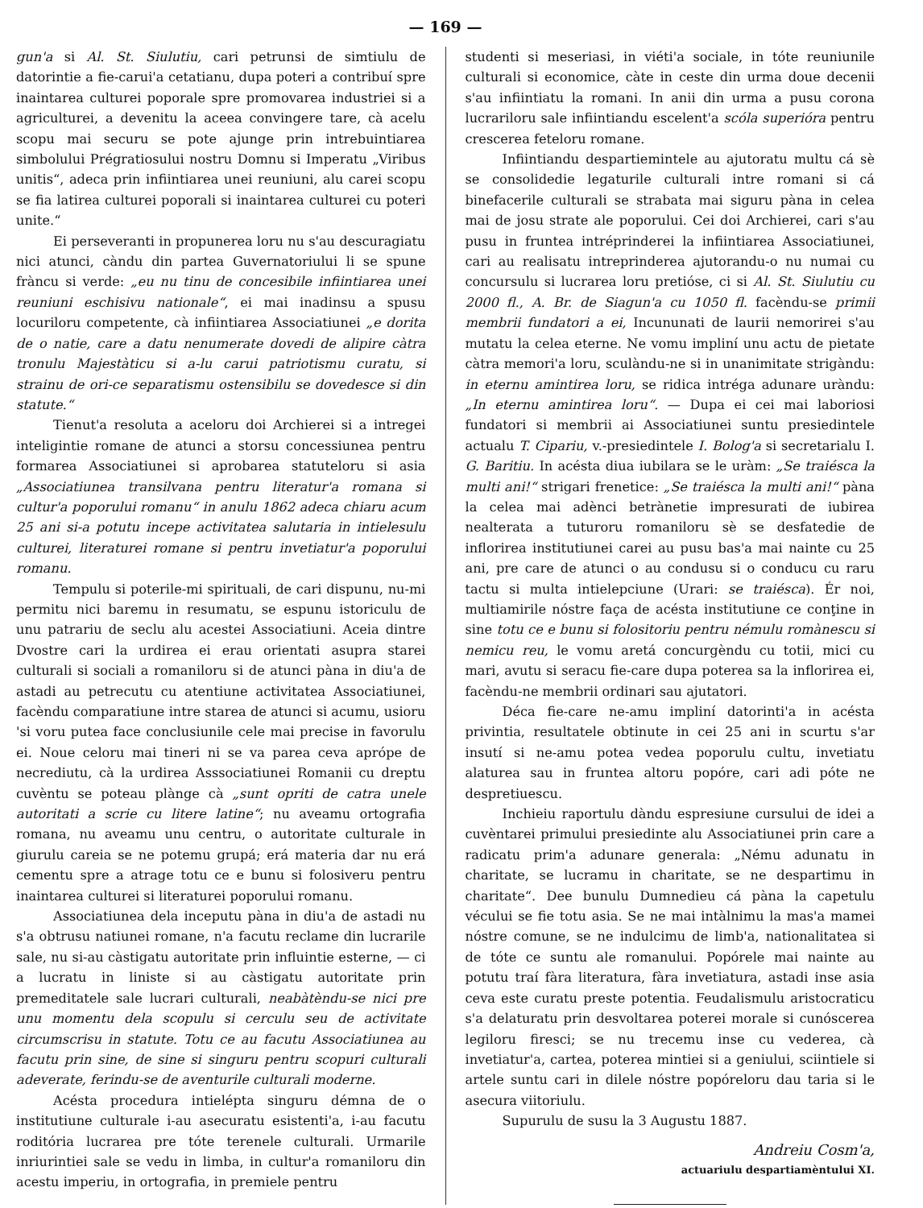— 169 —
gun'a si Al. St. Siulutiu, cari petrunsi de simtiulu de datorintie a fie-carui'a cetatianu, dupa poteri a contribuí spre inaintarea culturei poporale spre promovarea industriei si a agriculturei, a devenitu la aceea convingere tare, cà acelu scopu mai securu se pote ajunge prin intrebuintiarea simbolului Prégratiosului nostru Domnu si Imperatu „Viribus unitis“, adeca prin infiintiarea unei reuniuni, alu carei scopu se fia latirea culturei poporali si inaintarea culturei cu poteri unite.“
Ei perseveranti in propunerea loru nu s'au descuragiatu nici atunci, càndu din partea Guvernatoriului li se spune fràncu si verde: „eu nu tinu de concesibile infiintiarea unei reuniuni eschisivu nationale“, ei mai inadinsu a spusu locuriloru competente, cà infiintiarea Associatiunei „e dorita de o natie, care a datu nenumerate dovedi de alipire càtra tronulu Majestàticu si a-lu carui patriotismu curatu, si strainu de ori-ce separatismu ostensibilu se dovedesce si din statute.“
Tienut'a resoluta a aceloru doi Archierei si a intregei inteligintie romane de atunci a storsu concessiunea pentru formarea Associatiunei si aprobarea statuteloru si asia „Associatiunea transilvana pentru literatur'a romana si cultur'a poporului romanu“ in anulu 1862 adeca chiaru acum 25 ani si-a potutu incepe activitatea salutaria in intielesulu culturei, literaturei romane si pentru invetiatur'a poporului romanu.
Tempulu si poterile-mi spirituali, de cari dispunu, nu-mi permitu nici baremu in resumatu, se espunu istoriculu de unu patrariu de seclu alu acestei Associatiuni. Aceia dintre Dvostre cari la urdirea ei erau orientati asupra starei culturali si sociali a romaniloru si de atunci pàna in diu'a de astadi au petrecutu cu atentiune activitatea Associatiunei, facèndu comparatiune intre starea de atunci si acumu, usioru 'si voru putea face conclusiunile cele mai precise in favorulu ei. Noue celoru mai tineri ni se va parea ceva aprópe de necrediutu, cà la urdirea Asssociatiunei Romanii cu dreptu cuvèntu se poteau plànge cà „sunt opriti de catra unele autoritati a scrie cu litere latine“; nu aveamu ortografia romana, nu aveamu unu centru, o autoritate culturale in giurulu careia se ne potemu grupá; erá materia dar nu erá cementu spre a atrage totu ce e bunu si folosiveru pentru inaintarea culturei si literaturei poporului romanu.
Associatiunea dela inceputu pàna in diu'a de astadi nu s'a obtrusu natiunei romane, n'a facutu reclame din lucrarile sale, nu si-au càstigatu autoritate prin influintie esterne, — ci a lucratu in liniste si au càstigatu autoritate prin premeditatele sale lucrari culturali, neabàtèndu-se nici pre unu momentu dela scopulu si cerculu seu de activitate circumscrisu in statute. Totu ce au facutu Associatiunea au facutu prin sine, de sine si singuru pentru scopuri culturali adeverate, ferindu-se de aventurile culturali moderne.
Acésta procedura intielépta singuru démna de o institutiune culturale i-au asecuratu esistenti'a, i-au facutu roditória lucrarea pre tóte terenele culturali. Urmarile inriurintiei sale se vedu in limba, in cultur'a romaniloru din acestu imperiu, in ortografia, in premiele pentru
studenti si meseriasi, in viéti'a sociale, in tóte reuniunile culturali si economice, càte in ceste din urma doue decenii s'au infiintiatu la romani. In anii din urma a pusu corona lucrariloru sale infiintiandu escelent'a scóla superióra pentru crescerea feteloru romane.
Infiintiandu despartiemintele au ajutoratu multu cá sè se consolidedie legaturile culturali intre romani si cá binefacerile culturali se strabata mai siguru pàna in celea mai de josu strate ale poporului. Cei doi Archierei, cari s'au pusu in fruntea intréprinderei la infiintiarea Associatiunei, cari au realisatu intreprinderea ajutorandu-o nu numai cu concursulu si lucrarea loru pretióse, ci si Al. St. Siulutiu cu 2000 fl., A. Br. de Siagun'a cu 1050 fl. facèndu-se primii membrii fundatori a ei, Incununati de laurii nemorirei s'au mutatu la celea eterne. Ne vomu impliní unu actu de pietate càtra memori'a loru, sculàndu-ne si in unanimitate strigàndu: in eternu amintirea loru, se ridica intréga adunare uràndu: „In eternu amintirea loru“. — Dupa ei cei mai laboriosi fundatori si membrii ai Associatiunei suntu presiedintele actualu T. Cipariu, v.-presiedintele I. Bolog'a si secretarialu I. G. Baritiu. In acésta diua iubilara se le uràm: „Se traiésca la multi ani!“ strigari frenetice: „Se traiésca la multi ani!“ pàna la celea mai adènci betrànetie impresurati de iubirea nealterata a tuturoru romaniloru sè se desfatedie de inflorirea institutiunei carei au pusu bas'a mai nainte cu 25 ani, pre care de atunci o au condusu si o conducu cu raru tactu si multa intielepciune (Urari: se traiésca). Ér noi, multiamirile nóstre faça de acésta institutiune ce conţine in sine totu ce e bunu si folositoriu pentru némulu romànescu si nemicu reu, le vomu aretá concurgèndu cu totii, mici cu mari, avutu si seracu fie-care dupa poterea sa la inflorirea ei, facèndu-ne membrii ordinari sau ajutatori.
Déca fie-care ne-amu impliní datorinti'a in acésta privintia, resultatele obtinute in cei 25 ani in scurtu s'ar insutí si ne-amu potea vedea poporulu cultu, invetiatu alaturea sau in fruntea altoru popóre, cari adi póte ne despretiuescu.
Inchieiu raportulu dàndu espresiune cursului de idei a cuvèntarei primului presiedinte alu Associatiunei prin care a radicatu prim'a adunare generala: „Nému adunatu in charitate, se lucramu in charitate, se ne despartimu in charitate“. Dee bunulu Dumnedieu cá pàna la capetulu vécului se fie totu asia. Se ne mai intàlnimu la mas'a mamei nóstre comune, se ne indulcimu de limb'a, nationalitatea si de tóte ce suntu ale romanului. Popórele mai nainte au potutu traí fàra literatura, fàra invetiatura, astadi inse asia ceva este curatu preste potentia. Feudalismulu aristocraticu s'a delaturatu prin desvoltarea poterei morale si cunóscerea legiloru firesci; se nu trecemu inse cu vederea, cà invetiatur'a, cartea, poterea mintiei si a geniului, sciintiele si artele suntu cari in dilele nóstre popóreloru dau taria si le asecura viitoriulu.
Supurulu de susu la 3 Augustu 1887.
Andreiu Cosm'a,
actuariulu despartiamèntului XI.